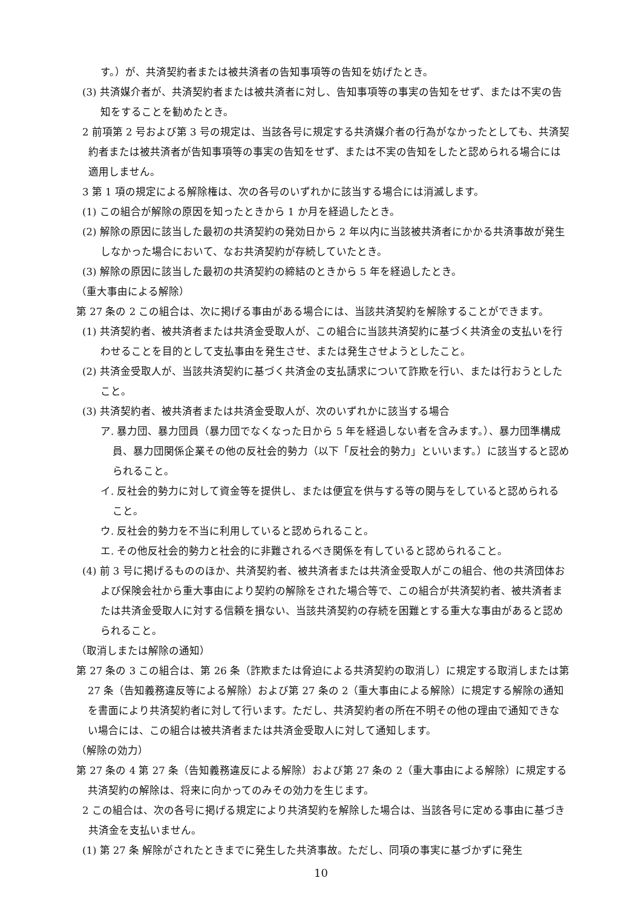す。）が、共済契約者または被共済者の告知事項等の告知を妨げたとき。
(3) 共済媒介者が、共済契約者または被共済者に対し、告知事項等の事実の告知をせず、または不実の告知をすることを勧めたとき。
2 前項第 2 号および第 3 号の規定は、当該各号に規定する共済媒介者の行為がなかったとしても、共済契約者または被共済者が告知事項等の事実の告知をせず、または不実の告知をしたと認められる場合には適用しません。
3 第 1 項の規定による解除権は、次の各号のいずれかに該当する場合には消滅します。
(1) この組合が解除の原因を知ったときから 1 か月を経過したとき。
(2) 解除の原因に該当した最初の共済契約の発効日から 2 年以内に当該被共済者にかかる共済事故が発生しなかった場合において、なお共済契約が存続していたとき。
(3) 解除の原因に該当した最初の共済契約の締結のときから 5 年を経過したとき。
（重大事由による解除）
第 27 条の 2 この組合は、次に掲げる事由がある場合には、当該共済契約を解除することができます。
(1) 共済契約者、被共済者または共済金受取人が、この組合に当該共済契約に基づく共済金の支払いを行わせることを目的として支払事由を発生させ、または発生させようとしたこと。
(2) 共済金受取人が、当該共済契約に基づく共済金の支払請求について詐欺を行い、または行おうとしたこと。
(3) 共済契約者、被共済者または共済金受取人が、次のいずれかに該当する場合
ア. 暴力団、暴力団員（暴力団でなくなった日から 5 年を経過しない者を含みます。）、暴力団準構成員、暴力団関係企業その他の反社会的勢力（以下「反社会的勢力」といいます。）に該当すると認められること。
イ. 反社会的勢力に対して資金等を提供し、または便宜を供与する等の関与をしていると認められること。
ウ. 反社会的勢力を不当に利用していると認められること。
エ. その他反社会的勢力と社会的に非難されるべき関係を有していると認められること。
(4) 前 3 号に掲げるもののほか、共済契約者、被共済者または共済金受取人がこの組合、他の共済団体および保険会社から重大事由により契約の解除をされた場合等で、この組合が共済契約者、被共済者または共済金受取人に対する信頼を損ない、当該共済契約の存続を困難とする重大な事由があると認められること。
（取消しまたは解除の通知）
第 27 条の 3 この組合は、第 26 条（詐欺または脅迫による共済契約の取消し）に規定する取消しまたは第 27 条（告知義務違反等による解除）および第 27 条の 2（重大事由による解除）に規定する解除の通知を書面により共済契約者に対して行います。ただし、共済契約者の所在不明その他の理由で通知できない場合には、この組合は被共済者または共済金受取人に対して通知します。
（解除の効力）
第 27 条の 4 第 27 条（告知義務違反による解除）および第 27 条の 2（重大事由による解除）に規定する共済契約の解除は、将来に向かってのみその効力を生じます。
2 この組合は、次の各号に掲げる規定により共済契約を解除した場合は、当該各号に定める事由に基づき共済金を支払いません。
(1) 第 27 条 解除がされたときまでに発生した共済事故。ただし、同項の事実に基づかずに発生
10